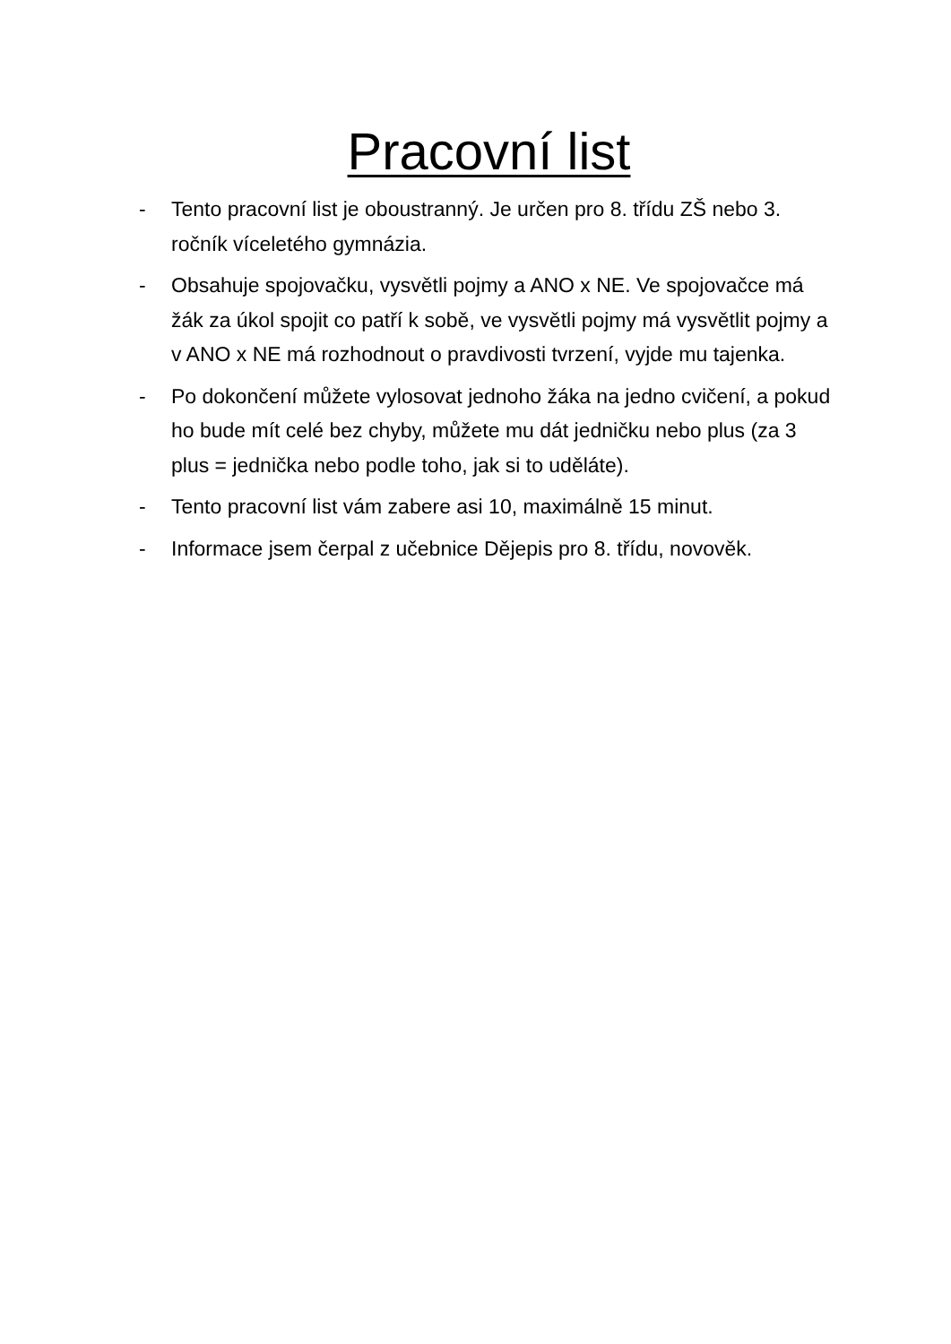Pracovní list
- Tento pracovní list je oboustranný. Je určen pro 8. třídu ZŠ nebo 3. ročník víceletého gymnázia.
- Obsahuje spojovačku, vysvětli pojmy a ANO x NE. Ve spojovačce má žák za úkol spojit co patří k sobě, ve vysvětli pojmy má vysvětlit pojmy a v ANO x NE má rozhodnout o pravdivosti tvrzení, vyjde mu tajenka.
- Po dokončení můžete vylosovat jednoho žáka na jedno cvičení, a pokud ho bude mít celé bez chyby, můžete mu dát jedničku nebo plus (za 3 plus = jednička nebo podle toho, jak si to uděláte).
- Tento pracovní list vám zabere asi 10, maximálně 15 minut.
- Informace jsem čerpal z učebnice Dějepis pro 8. třídu, novověk.